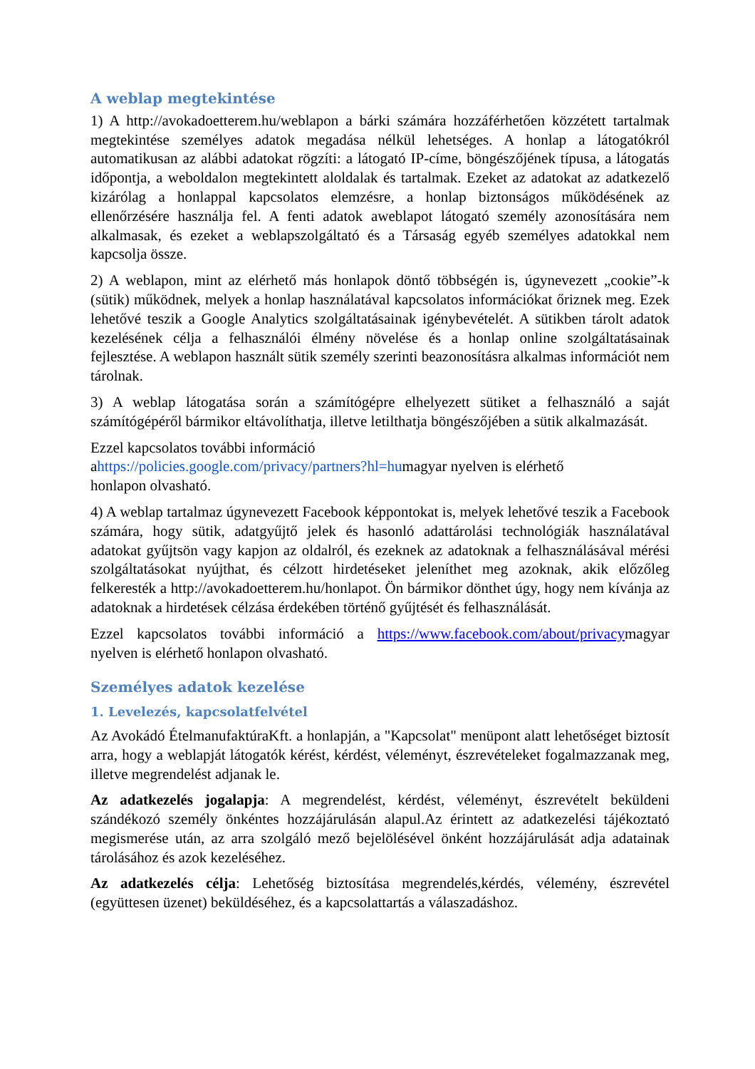A weblap megtekintése
1) A http://avokadoetterem.hu/weblapon a bárki számára hozzáférhetően közzétett tartalmak megtekintése személyes adatok megadása nélkül lehetséges. A honlap a látogatókról automatikusan az alábbi adatokat rögzíti: a látogató IP-címe, böngészőjének típusa, a látogatás időpontja, a weboldalon megtekintett aloldalak és tartalmak. Ezeket az adatokat az adatkezelő kizárólag a honlappal kapcsolatos elemzésre, a honlap biztonságos működésének az ellenőrzésére használja fel. A fenti adatok aweblapot látogató személy azonosítására nem alkalmasak, és ezeket a weblapszolgáltató és a Társaság egyéb személyes adatokkal nem kapcsolja össze.
2) A weblapon, mint az elérhető más honlapok döntő többségén is, úgynevezett „cookie”-k (sütik) működnek, melyek a honlap használatával kapcsolatos információkat őriznek meg. Ezek lehetővé teszik a Google Analytics szolgáltatásainak igénybevételét. A sütikben tárolt adatok kezelésének célja a felhasználói élmény növelése és a honlap online szolgáltatásainak fejlesztése. A weblapon használt sütik személy szerinti beazonosításra alkalmas információt nem tárolnak.
3) A weblap látogatása során a számítógépre elhelyezett sütiket a felhasználó a saját számítógépéről bármikor eltávolíthatja, illetve letilthatja böngészőjében a sütik alkalmazását.
Ezzel kapcsolatos további információ
ahttps://policies.google.com/privacy/partners?hl=humagyar nyelven is elérhető
honlapon olvasható.
4) A weblap tartalmaz úgynevezett Facebook képpontokat is, melyek lehetővé teszik a Facebook számára, hogy sütik, adatgyűjtő jelek és hasonló adattárolási technológiák használatával adatokat gyűjtsön vagy kapjon az oldalról, és ezeknek az adatoknak a felhasználásával mérési szolgáltatásokat nyújthat, és célzott hirdetéseket jeleníthet meg azoknak, akik előzőleg felkeresték a http://avokadoetterem.hu/honlapot. Ön bármikor dönthet úgy, hogy nem kívánja az adatoknak a hirdetések célzása érdekében történő gyűjtését és felhasználását.
Ezzel kapcsolatos további információ a https://www.facebook.com/about/privacymagyar nyelven is elérhető honlapon olvasható.
Személyes adatok kezelése
1. Levelezés, kapcsolatfelvétel
Az Avokádó ÉtelmanufaktúraKft. a honlapján, a "Kapcsolat" menüpont alatt lehetőséget biztosít arra, hogy a weblapját látogatók kérést, kérdést, véleményt, észrevételeket fogalmazzanak meg, illetve megrendelést adjanak le.
Az adatkezelés jogalapja: A megrendelést, kérdést, véleményt, észrevételt beküldeni szándékozó személy önkéntes hozzájárulásán alapul.Az érintett az adatkezelési tájékoztató megismerése után, az arra szolgáló mező bejelölésével önként hozzájárulását adja adatainak tárolásához és azok kezeléséhez.
Az adatkezelés célja: Lehetőség biztosítása megrendelés,kérdés, vélemény, észrevétel (együttesen üzenet) beküldéséhez, és a kapcsolattartás a válaszadáshoz.